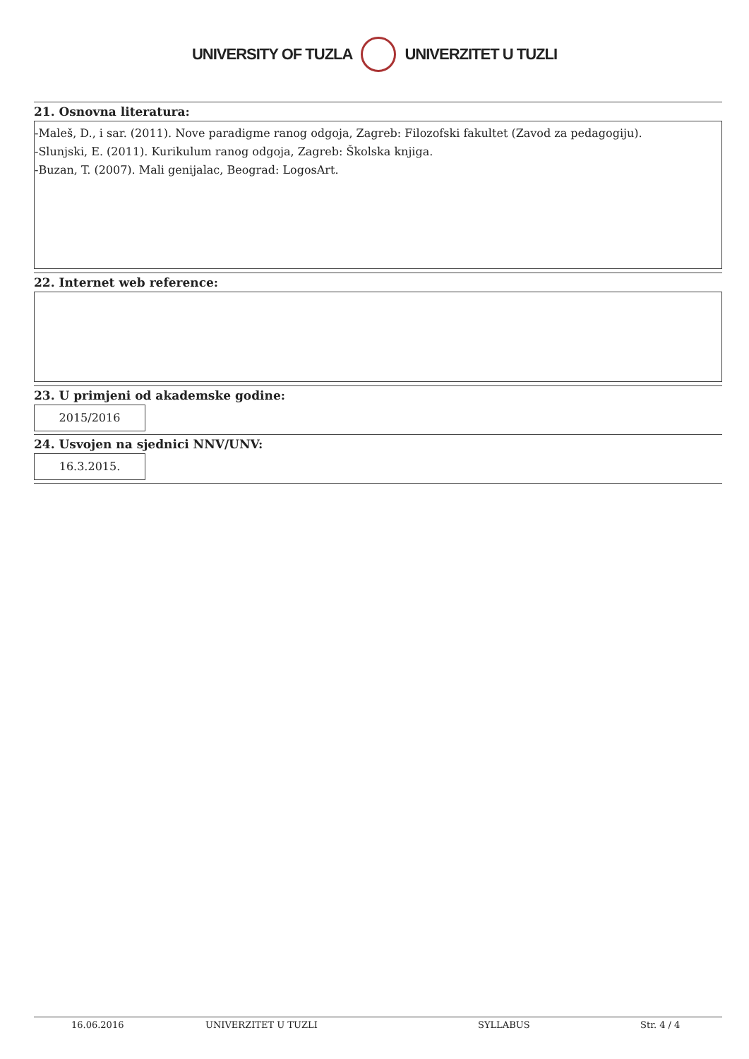UNIVERSITY OF TUZLA UNIVERZITET U TUZLI
21. Osnovna literatura:
-Maleš, D., i sar. (2011). Nove paradigme ranog odgoja, Zagreb: Filozofski fakultet (Zavod za pedagogiju).
-Slunjski, E. (2011). Kurikulum ranog odgoja, Zagreb: Školska knjiga.
-Buzan, T. (2007). Mali genijalac, Beograd: LogosArt.
22. Internet web reference:
23. U primjeni od akademske godine:
2015/2016
24. Usvojen na sjednici NNV/UNV:
16.3.2015.
16.06.2016 UNIVERZITET U TUZLI SYLLABUS Str. 4 / 4